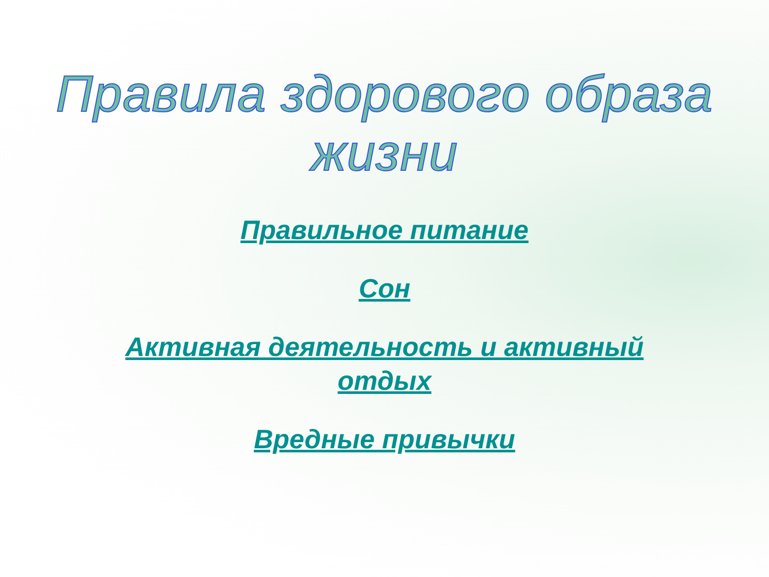Правила здорового образа жизни
Правильное питание
Сон
Активная деятельность и активный отдых
Вредные привычки